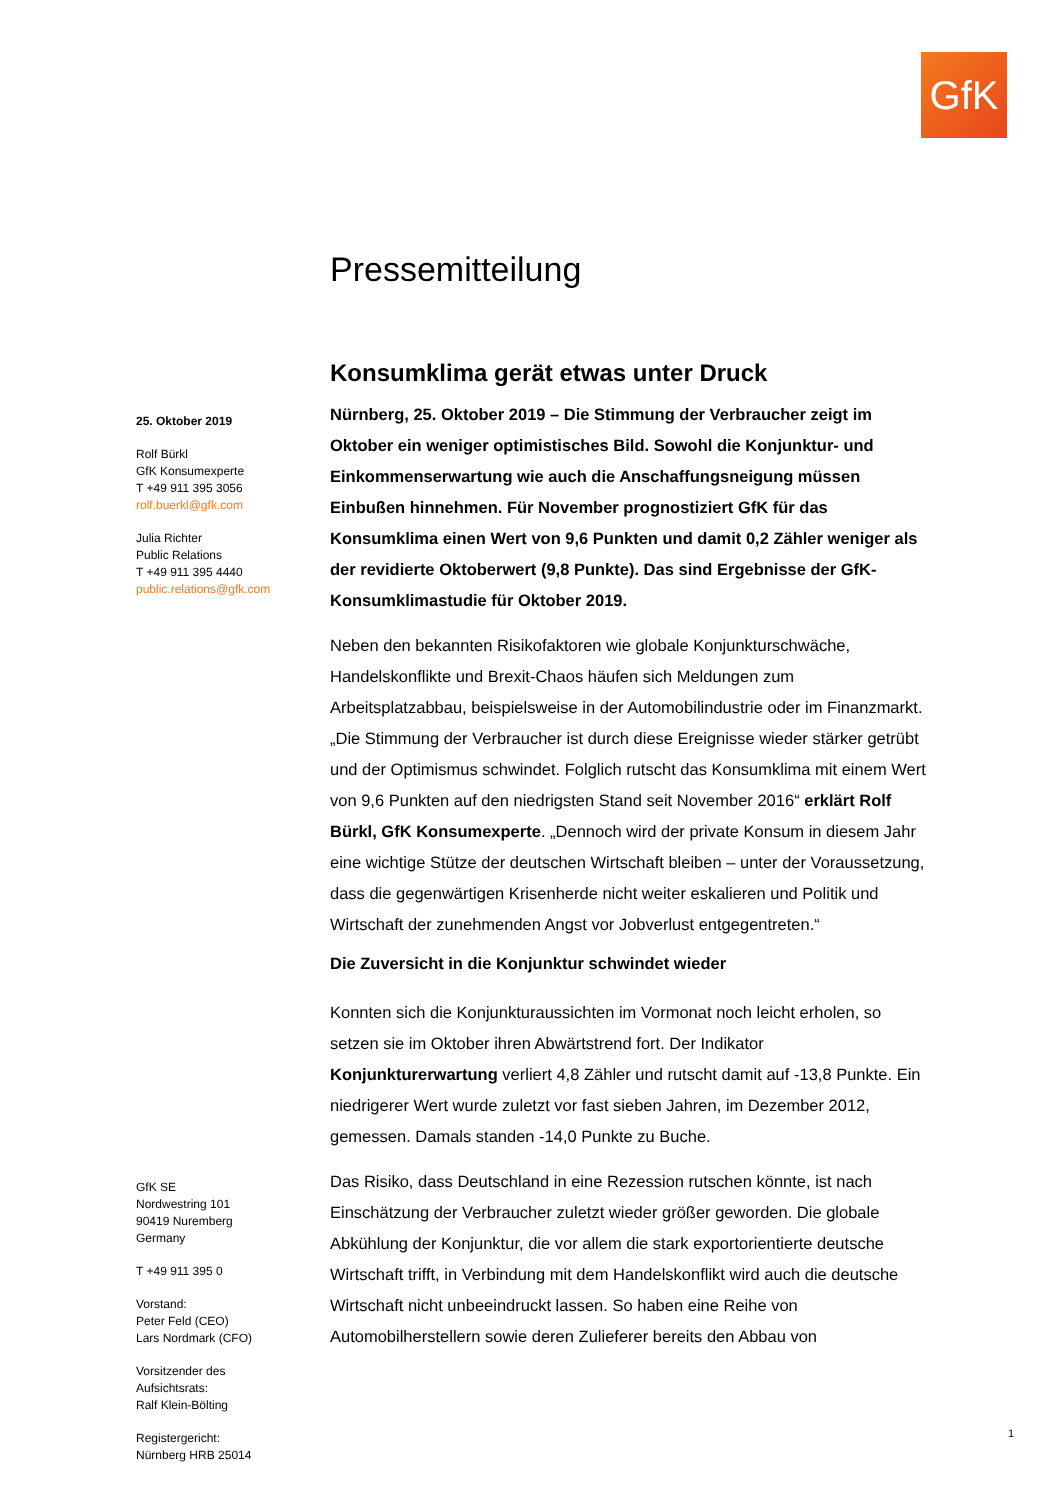GfK
25. Oktober 2019
Rolf Bürkl
GfK Konsumexperte
T +49 911 395 3056
rolf.buerkl@gfk.com
Julia Richter
Public Relations
T +49 911 395 4440
public.relations@gfk.com
GfK SE
Nordwestring 101
90419 Nuremberg
Germany
T +49 911 395 0
Vorstand:
Peter Feld (CEO)
Lars Nordmark (CFO)
Vorsitzender des
Aufsichtsrats:
Ralf Klein-Bölting
Registergericht:
Nürnberg HRB 25014
Pressemitteilung
Konsumklima gerät etwas unter Druck
Nürnberg, 25. Oktober 2019 – Die Stimmung der Verbraucher zeigt im Oktober ein weniger optimistisches Bild. Sowohl die Konjunktur- und Einkommenserwartung wie auch die Anschaffungsneigung müssen Einbußen hinnehmen. Für November prognostiziert GfK für das Konsumklima einen Wert von 9,6 Punkten und damit 0,2 Zähler weniger als der revidierte Oktoberwert (9,8 Punkte). Das sind Ergebnisse der GfK-Konsumklimastudie für Oktober 2019.
Neben den bekannten Risikofaktoren wie globale Konjunkturschwäche, Handelskonflikte und Brexit-Chaos häufen sich Meldungen zum Arbeitsplatzabbau, beispielsweise in der Automobilindustrie oder im Finanzmarkt. „Die Stimmung der Verbraucher ist durch diese Ereignisse wieder stärker getrübt und der Optimismus schwindet. Folglich rutscht das Konsumklima mit einem Wert von 9,6 Punkten auf den niedrigsten Stand seit November 2016“ erklärt Rolf Bürkl, GfK Konsumexperte. „Dennoch wird der private Konsum in diesem Jahr eine wichtige Stütze der deutschen Wirtschaft bleiben – unter der Voraussetzung, dass die gegenwärtigen Krisenherde nicht weiter eskalieren und Politik und Wirtschaft der zunehmenden Angst vor Jobverlust entgegentreten.“
Die Zuversicht in die Konjunktur schwindet wieder
Konnten sich die Konjunkturaussichten im Vormonat noch leicht erholen, so setzen sie im Oktober ihren Abwärtstrend fort. Der Indikator Konjunkturerwartung verliert 4,8 Zähler und rutscht damit auf -13,8 Punkte. Ein niedrigerer Wert wurde zuletzt vor fast sieben Jahren, im Dezember 2012, gemessen. Damals standen -14,0 Punkte zu Buche.
Das Risiko, dass Deutschland in eine Rezession rutschen könnte, ist nach Einschätzung der Verbraucher zuletzt wieder größer geworden. Die globale Abkühlung der Konjunktur, die vor allem die stark exportorientierte deutsche Wirtschaft trifft, in Verbindung mit dem Handelskonflikt wird auch die deutsche Wirtschaft nicht unbeeindruckt lassen. So haben eine Reihe von Automobilherstellern sowie deren Zulieferer bereits den Abbau von
1